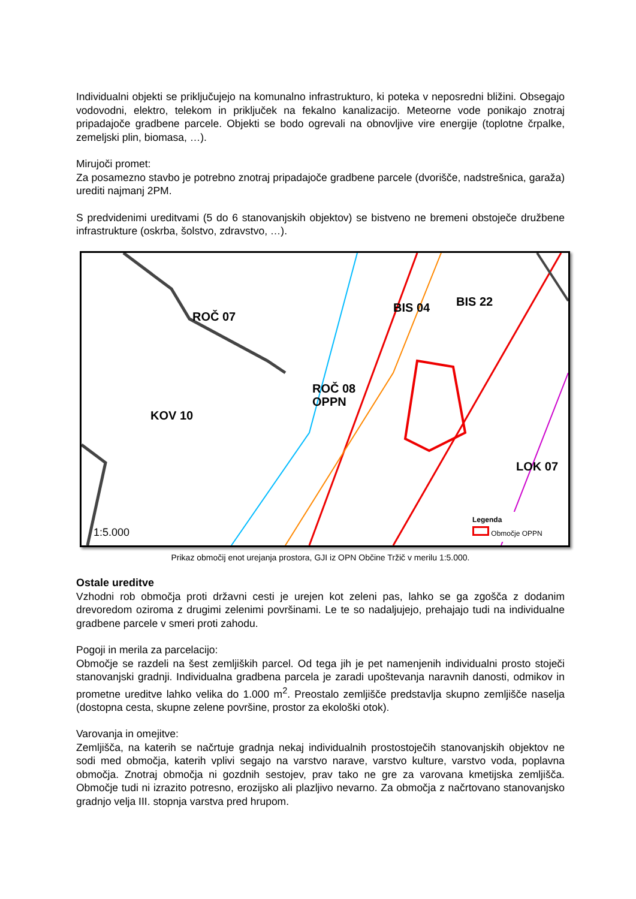Individualni objekti se priključujejo na komunalno infrastrukturo, ki poteka v neposredni bližini. Obsegajo vodovodni, elektro, telekom in priključek na fekalno kanalizacijo. Meteorne vode ponikajo znotraj pripadajoče gradbene parcele. Objekti se bodo ogrevali na obnovljive vire energije (toplotne črpalke, zemeljski plin, biomasa, …).
Mirujoči promet:
Za posamezno stavbo je potrebno znotraj pripadajoče gradbene parcele (dvorišče, nadstrešnica, garaža) urediti najmanj 2PM.
S predvidenimi ureditvami (5 do 6 stanovanjskih objektov) se bistveno ne bremeni obstoječe družbene infrastrukture (oskrba, šolstvo, zdravstvo, …).
ROČ 07
BIS 04 BIS 22
ROČ 08
OPPN
KOV 10
LOK 07
1:5.000
Legenda
Območje OPPN
Prikaz območij enot urejanja prostora, GJI iz OPN Občine Tržič v merilu 1:5.000.
Ostale ureditve
Vzhodni rob območja proti državni cesti je urejen kot zeleni pas, lahko se ga zgošča z dodanim drevoredom oziroma z drugimi zelenimi površinami. Le te so nadaljujejo, prehajajo tudi na individualne gradbene parcele v smeri proti zahodu.
Pogoji in merila za parcelacijo:
Območje se razdeli na šest zemljiških parcel. Od tega jih je pet namenjenih individualni prosto stoječi stanovanjski gradnji. Individualna gradbena parcela je zaradi upoštevanja naravnih danosti, odmikov in prometne ureditve lahko velika do 1.000 m<sup>2</sup>. Preostalo zemljišče predstavlja skupno zemljišče naselja (dostopna cesta, skupne zelene površine, prostor za ekološki otok).
Varovanja in omejitve:
Zemljišča, na katerih se načrtuje gradnja nekaj individualnih prostostoječih stanovanjskih objektov ne sodi med območja, katerih vplivi segajo na varstvo narave, varstvo kulture, varstvo voda, poplavna območja. Znotraj območja ni gozdnih sestojev, prav tako ne gre za varovana kmetijska zemljišča. Območje tudi ni izrazito potresno, erozijsko ali plazljivo nevarno. Za območja z načrtovano stanovanjsko gradnjo velja III. stopnja varstva pred hrupom.